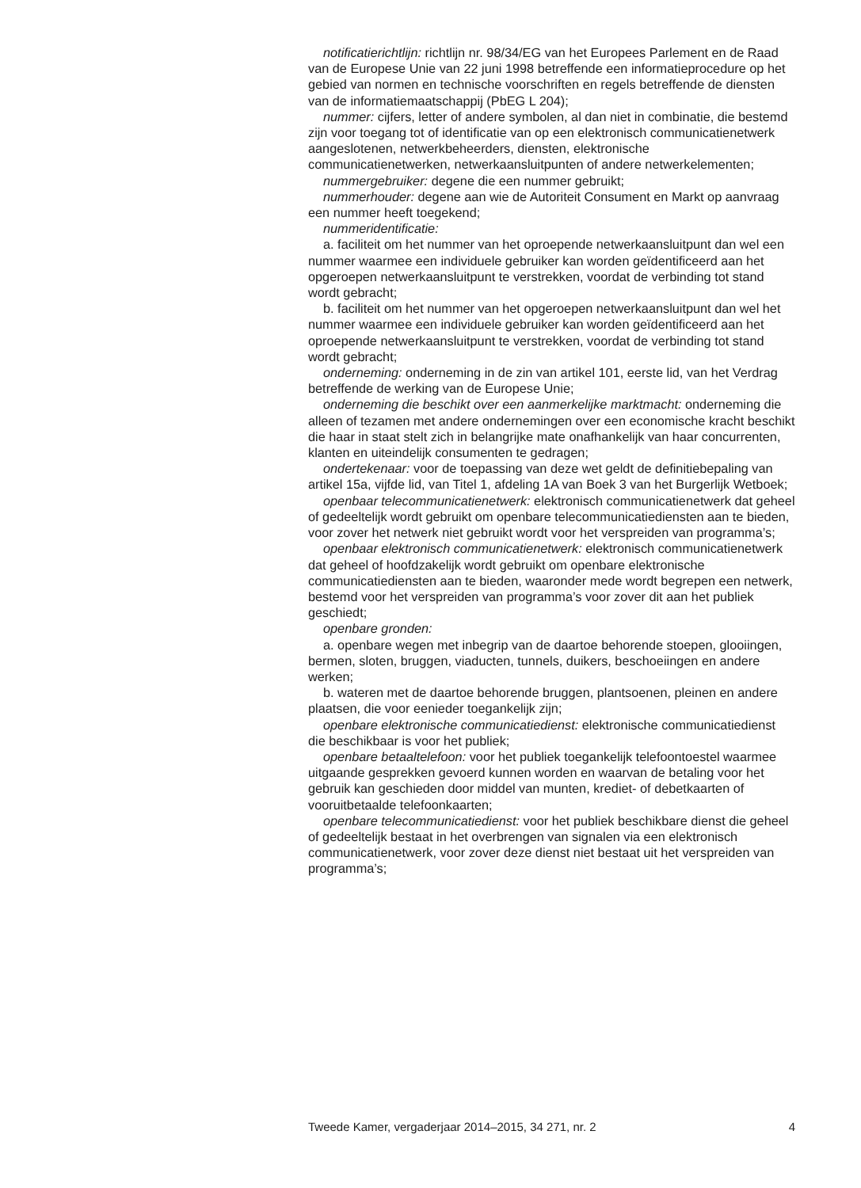notificatierichtlijn: richtlijn nr. 98/34/EG van het Europees Parlement en de Raad van de Europese Unie van 22 juni 1998 betreffende een informatieprocedure op het gebied van normen en technische voorschriften en regels betreffende de diensten van de informatiemaatschappij (PbEG L 204);
nummer: cijfers, letter of andere symbolen, al dan niet in combinatie, die bestemd zijn voor toegang tot of identificatie van op een elektronisch communicatienetwerk aangeslotenen, netwerkbeheerders, diensten, elektronische communicatienetwerken, netwerkaansluitpunten of andere netwerkelementen;
nummergebruiker: degene die een nummer gebruikt;
nummerhouder: degene aan wie de Autoriteit Consument en Markt op aanvraag een nummer heeft toegekend;
nummeridentificatie:
a. faciliteit om het nummer van het oproepende netwerkaansluitpunt dan wel een nummer waarmee een individuele gebruiker kan worden geïdentificeerd aan het opgeroepen netwerkaansluitpunt te verstrekken, voordat de verbinding tot stand wordt gebracht;
b. faciliteit om het nummer van het opgeroepen netwerkaansluitpunt dan wel het nummer waarmee een individuele gebruiker kan worden geïdentificeerd aan het oproepende netwerkaansluitpunt te verstrekken, voordat de verbinding tot stand wordt gebracht;
onderneming: onderneming in de zin van artikel 101, eerste lid, van het Verdrag betreffende de werking van de Europese Unie;
onderneming die beschikt over een aanmerkelijke marktmacht: onderneming die alleen of tezamen met andere ondernemingen over een economische kracht beschikt die haar in staat stelt zich in belangrijke mate onafhankelijk van haar concurrenten, klanten en uiteindelijk consumenten te gedragen;
ondertekenaar: voor de toepassing van deze wet geldt de definitiebepaling van artikel 15a, vijfde lid, van Titel 1, afdeling 1A van Boek 3 van het Burgerlijk Wetboek;
openbaar telecommunicatienetwerk: elektronisch communicatienetwerk dat geheel of gedeeltelijk wordt gebruikt om openbare telecommunicatiediensten aan te bieden, voor zover het netwerk niet gebruikt wordt voor het verspreiden van programma’s;
openbaar elektronisch communicatienetwerk: elektronisch communicatienetwerk dat geheel of hoofdzakelijk wordt gebruikt om openbare elektronische communicatiediensten aan te bieden, waaronder mede wordt begrepen een netwerk, bestemd voor het verspreiden van programma’s voor zover dit aan het publiek geschiedt;
openbare gronden:
a. openbare wegen met inbegrip van de daartoe behorende stoepen, glooiingen, bermen, sloten, bruggen, viaducten, tunnels, duikers, beschoeiingen en andere werken;
b. wateren met de daartoe behorende bruggen, plantsoenen, pleinen en andere plaatsen, die voor eenieder toegankelijk zijn;
openbare elektronische communicatiedienst: elektronische communicatiedienst die beschikbaar is voor het publiek;
openbare betaaltelefoon: voor het publiek toegankelijk telefoontoestel waarmee uitgaande gesprekken gevoerd kunnen worden en waarvan de betaling voor het gebruik kan geschieden door middel van munten, krediet- of debetkaarten of vooruitbetaalde telefoonkaarten;
openbare telecommunicatiedienst: voor het publiek beschikbare dienst die geheel of gedeeltelijk bestaat in het overbrengen van signalen via een elektronisch communicatienetwerk, voor zover deze dienst niet bestaat uit het verspreiden van programma’s;
Tweede Kamer, vergaderjaar 2014–2015, 34 271, nr. 2 4